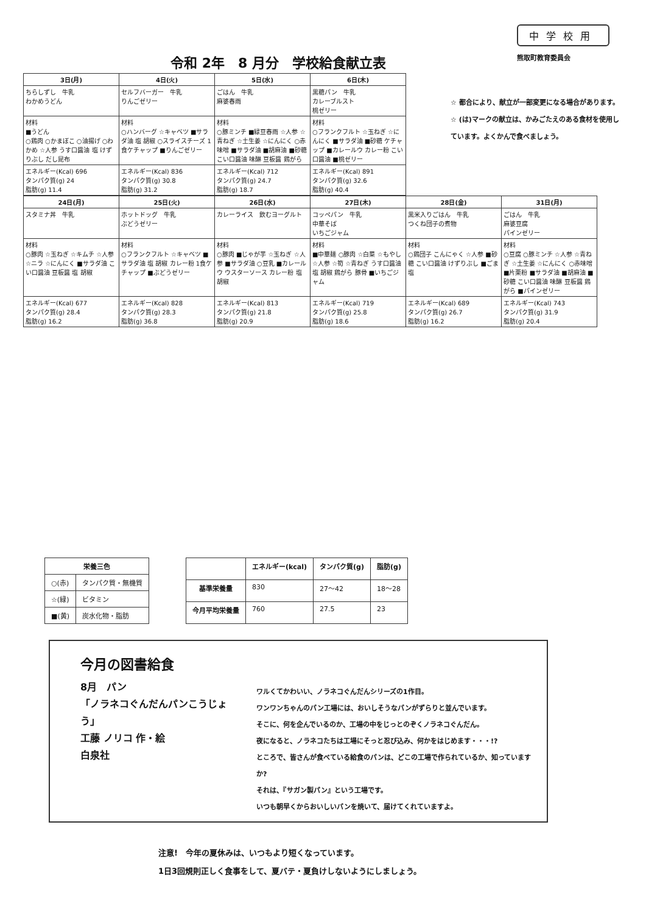令和 2年　8 月分　学校給食献立表
中学校用
熊取町教育委員会
| 3日(月) | 4日(火) | 5日(水) | 6日(木) |
| --- | --- | --- | --- |
| ちらしずし 牛乳 わかめうどん | セルフバーガー 牛乳 りんごゼリー | ごはん 牛乳 麻婆春雨 | 黒糖パン 牛乳 カレーブルスト 桃ゼリー |
| 材料 ■うどん ○鶏肉 ○かまぼこ ○油揚げ ○わかめ ☆人参 うす口醤油 塩 けずりぶし だし昆布 | 材料 ○ハンバーグ ☆キャベツ ■サラダ油 塩 胡椒 ○スライスチーズ 1食ケチャップ ■りんごゼリー | 材料 ○豚ミンチ ■緑豆春雨 ☆人参 ☆青ねぎ ☆土生姜 ☆にんにく ○赤味噌 ■サラダ油 ■胡麻油 ■砂糖 こい口醤油 味醂 豆板醤 鶏がら | 材料 ○フランクフルト ☆玉ねぎ ☆にんにく ■サラダ油 ■砂糖 ケチャップ ■カレールウ カレー粉 こい口醤油 ■桃ゼリー |
| エネルギー(Kcal) 696 タンパク質(g) 24 脂肪(g) 11.4 | エネルギー(Kcal) 836 タンパク質(g) 30.8 脂肪(g) 31.2 | エネルギー(Kcal) 712 タンパク質(g) 24.7 脂肪(g) 18.7 | エネルギー(Kcal) 891 タンパク質(g) 32.6 脂肪(g) 40.4 |
| 24日(月) | 25日(火) | 26日(水) | 27日(木) | 28日(金) | 31日(月) |
| --- | --- | --- | --- | --- | --- |
| スタミナ丼 牛乳 | ホットドッグ 牛乳 ぶどうゼリー | カレーライス 飲むヨーグルト | コッペパン 牛乳 中華そば いちごジャム | 黒米入りごはん 牛乳 つくね団子の煮物 | ごはん 牛乳 麻婆豆腐 パインゼリー |
| 材料 ○豚肉 ☆玉ねぎ ☆キムチ ☆人参 ☆ニラ ☆にんにく ■サラダ油 こい口醤油 豆板醤 塩 胡椒 | 材料 ○フランクフルト ☆キャベツ ■サラダ油 塩 胡椒 カレー粉 1食ケチャップ ■ぶどうゼリー | 材料 ○豚肉 ■じゃが芋 ☆玉ねぎ ☆人参 ■サラダ油 ○豆乳 ■カレールウ ウスターソース カレー粉 塩 胡椒 | 材料 ■中華麺 ○豚肉 ☆白菜 ☆もやし ☆人参 ☆筍 ☆青ねぎ うす口醤油 塩 胡椒 鶏がら 豚骨 ■いちごジャム | 材料 ○鶏団子 こんにゃく ☆人参 ■砂糖 こい口醤油 けずりぶし ■ごま塩 | 材料 ○豆腐 ○豚ミンチ ☆人参 ☆青ねぎ ☆土生姜 ☆にんにく ○赤味噌 ■片栗粉 ■サラダ油 ■胡麻油 ■砂糖 こい口醤油 味醂 豆板醤 鶏がら ■パインゼリー |
| エネルギー(Kcal) 677 タンパク質(g) 28.4 脂肪(g) 16.2 | エネルギー(Kcal) 828 タンパク質(g) 28.3 脂肪(g) 36.8 | エネルギー(Kcal) 813 タンパク質(g) 21.8 脂肪(g) 20.9 | エネルギー(Kcal) 719 タンパク質(g) 25.8 脂肪(g) 18.6 | エネルギー(Kcal) 689 タンパク質(g) 26.7 脂肪(g) 16.2 | エネルギー(Kcal) 743 タンパク質(g) 31.9 脂肪(g) 20.4 |
☆ 都合により、献立が一部変更になる場合があります。
☆ (は)マークの献立は、かみごたえのある食材を使用しています。よくかんで食べましょう。
| 栄養三色 | |
| --- | --- |
| ○(赤) | タンパク質・無機質 |
| ☆(緑) | ビタミン |
| ■(黄) | 炭水化物・脂肪 |
| | エネルギー(kcal) | タンパク質(g) | 脂肪(g) |
| --- | --- | --- | --- |
| 基準栄養量 | 830 | 27～42 | 18～28 |
| 今月平均栄養量 | 760 | 27.5 | 23 |
今月の図書給食
8月　パン
「ノラネコぐんだんパンこうじょう」
工藤 ノリコ 作・絵
白泉社
ワルくてかわいい、ノラネコぐんだんシリーズの1作目。
ワンワンちゃんのパン工場には、おいしそうなパンがずらりと並んでいます。
そこに、何を企んでいるのか、工場の中をじっとのぞくノラネコぐんだん。
夜になると、ノラネコたちは工場にそっと忍び込み、何かをはじめます・・・!?
ところで、皆さんが食べている給食のパンは、どこの工場で作られているか、知っていますか?
それは、『サガン製パン』という工場です。
いつも朝早くからおいしいパンを焼いて、届けてくれていますよ。
注意!　今年の夏休みは、いつもより短くなっています。
1日3回規則正しく食事をして、夏バテ・夏負けしないようにしましょう。